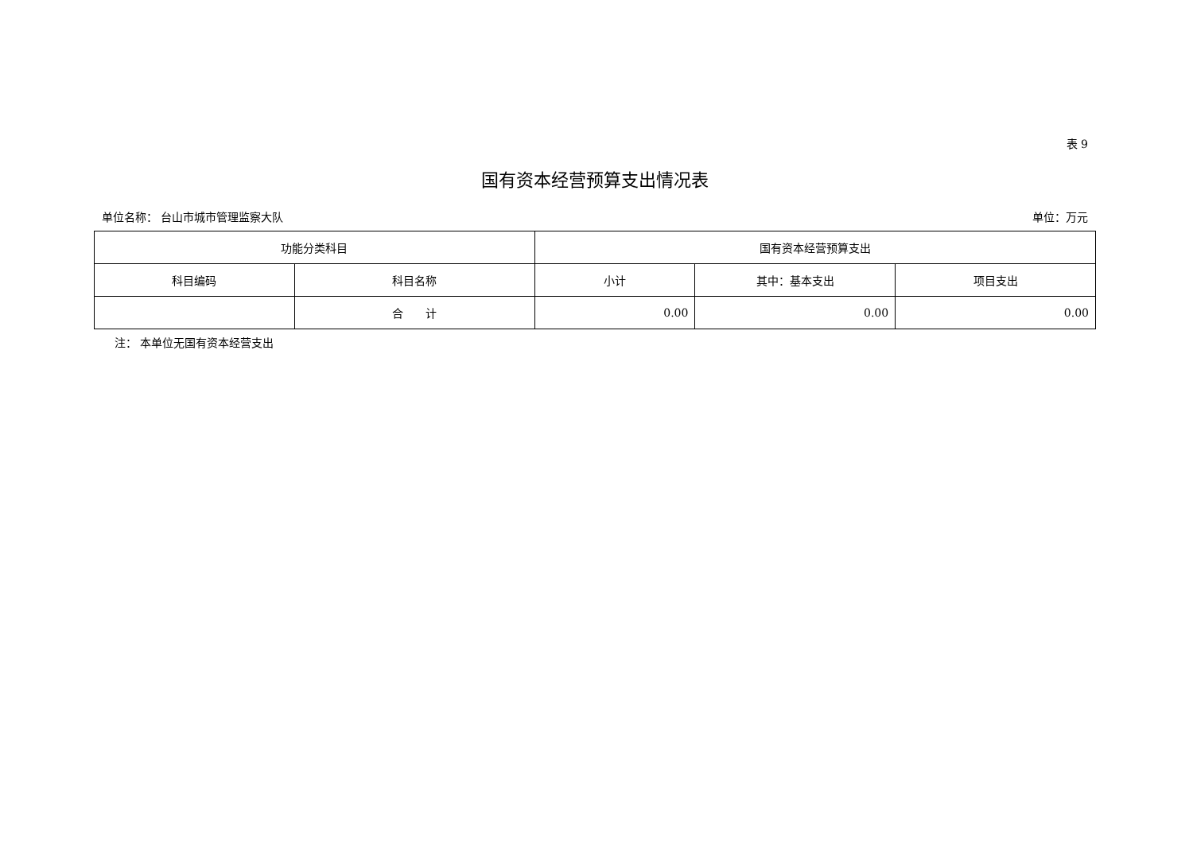表 9
国有资本经营预算支出情况表
单位名称： 台山市城市管理监察大队 单位：万元
| 功能分类科目 | | 国有资本经营预算支出 | | |
| --- | --- | --- | --- | --- |
| 科目编码 | 科目名称 | 小计 | 其中：基本支出 | 项目支出 |
| | 合 计 | 0.00 | 0.00 | 0.00 |
注： 本单位无国有资本经营支出